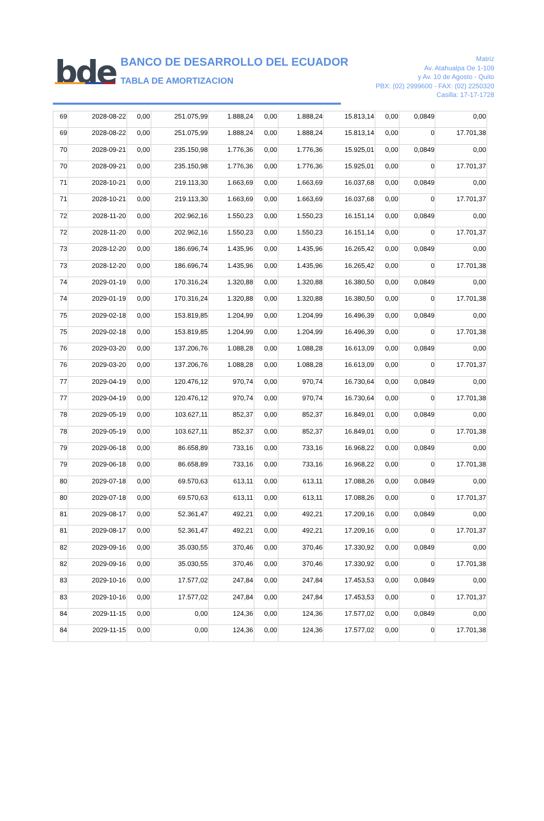bde
BANCO DE DESARROLLO DEL ECUADOR
TABLA DE AMORTIZACION
Matriz
Av. Atahualpa Oe 1-109
y Av. 10 de Agosto - Quito
PBX: (02) 2999600 - FAX: (02) 2250320
Casilla: 17-17-1728
| 69 | 2028-08-22 | 0,00 | 251.075,99 | 1.888,24 | 0,00 | 1.888,24 | 15.813,14 | 0,00 | 0,0849 | 0,00 |
| 69 | 2028-08-22 | 0,00 | 251.075,99 | 1.888,24 | 0,00 | 1.888,24 | 15.813,14 | 0,00 | 0 | 17.701,38 |
| 70 | 2028-09-21 | 0,00 | 235.150,98 | 1.776,36 | 0,00 | 1.776,36 | 15.925,01 | 0,00 | 0,0849 | 0,00 |
| 70 | 2028-09-21 | 0,00 | 235.150,98 | 1.776,36 | 0,00 | 1.776,36 | 15.925,01 | 0,00 | 0 | 17.701,37 |
| 71 | 2028-10-21 | 0,00 | 219.113,30 | 1.663,69 | 0,00 | 1.663,69 | 16.037,68 | 0,00 | 0,0849 | 0,00 |
| 71 | 2028-10-21 | 0,00 | 219.113,30 | 1.663,69 | 0,00 | 1.663,69 | 16.037,68 | 0,00 | 0 | 17.701,37 |
| 72 | 2028-11-20 | 0,00 | 202.962,16 | 1.550,23 | 0,00 | 1.550,23 | 16.151,14 | 0,00 | 0,0849 | 0,00 |
| 72 | 2028-11-20 | 0,00 | 202.962,16 | 1.550,23 | 0,00 | 1.550,23 | 16.151,14 | 0,00 | 0 | 17.701,37 |
| 73 | 2028-12-20 | 0,00 | 186.696,74 | 1.435,96 | 0,00 | 1.435,96 | 16.265,42 | 0,00 | 0,0849 | 0,00 |
| 73 | 2028-12-20 | 0,00 | 186.696,74 | 1.435,96 | 0,00 | 1.435,96 | 16.265,42 | 0,00 | 0 | 17.701,38 |
| 74 | 2029-01-19 | 0,00 | 170.316,24 | 1.320,88 | 0,00 | 1.320,88 | 16.380,50 | 0,00 | 0,0849 | 0,00 |
| 74 | 2029-01-19 | 0,00 | 170.316,24 | 1.320,88 | 0,00 | 1.320,88 | 16.380,50 | 0,00 | 0 | 17.701,38 |
| 75 | 2029-02-18 | 0,00 | 153.819,85 | 1.204,99 | 0,00 | 1.204,99 | 16.496,39 | 0,00 | 0,0849 | 0,00 |
| 75 | 2029-02-18 | 0,00 | 153.819,85 | 1.204,99 | 0,00 | 1.204,99 | 16.496,39 | 0,00 | 0 | 17.701,38 |
| 76 | 2029-03-20 | 0,00 | 137.206,76 | 1.088,28 | 0,00 | 1.088,28 | 16.613,09 | 0,00 | 0,0849 | 0,00 |
| 76 | 2029-03-20 | 0,00 | 137.206,76 | 1.088,28 | 0,00 | 1.088,28 | 16.613,09 | 0,00 | 0 | 17.701,37 |
| 77 | 2029-04-19 | 0,00 | 120.476,12 | 970,74 | 0,00 | 970,74 | 16.730,64 | 0,00 | 0,0849 | 0,00 |
| 77 | 2029-04-19 | 0,00 | 120.476,12 | 970,74 | 0,00 | 970,74 | 16.730,64 | 0,00 | 0 | 17.701,38 |
| 78 | 2029-05-19 | 0,00 | 103.627,11 | 852,37 | 0,00 | 852,37 | 16.849,01 | 0,00 | 0,0849 | 0,00 |
| 78 | 2029-05-19 | 0,00 | 103.627,11 | 852,37 | 0,00 | 852,37 | 16.849,01 | 0,00 | 0 | 17.701,38 |
| 79 | 2029-06-18 | 0,00 | 86.658,89 | 733,16 | 0,00 | 733,16 | 16.968,22 | 0,00 | 0,0849 | 0,00 |
| 79 | 2029-06-18 | 0,00 | 86.658,89 | 733,16 | 0,00 | 733,16 | 16.968,22 | 0,00 | 0 | 17.701,38 |
| 80 | 2029-07-18 | 0,00 | 69.570,63 | 613,11 | 0,00 | 613,11 | 17.088,26 | 0,00 | 0,0849 | 0,00 |
| 80 | 2029-07-18 | 0,00 | 69.570,63 | 613,11 | 0,00 | 613,11 | 17.088,26 | 0,00 | 0 | 17.701,37 |
| 81 | 2029-08-17 | 0,00 | 52.361,47 | 492,21 | 0,00 | 492,21 | 17.209,16 | 0,00 | 0,0849 | 0,00 |
| 81 | 2029-08-17 | 0,00 | 52.361,47 | 492,21 | 0,00 | 492,21 | 17.209,16 | 0,00 | 0 | 17.701,37 |
| 82 | 2029-09-16 | 0,00 | 35.030,55 | 370,46 | 0,00 | 370,46 | 17.330,92 | 0,00 | 0,0849 | 0,00 |
| 82 | 2029-09-16 | 0,00 | 35.030,55 | 370,46 | 0,00 | 370,46 | 17.330,92 | 0,00 | 0 | 17.701,38 |
| 83 | 2029-10-16 | 0,00 | 17.577,02 | 247,84 | 0,00 | 247,84 | 17.453,53 | 0,00 | 0,0849 | 0,00 |
| 83 | 2029-10-16 | 0,00 | 17.577,02 | 247,84 | 0,00 | 247,84 | 17.453,53 | 0,00 | 0 | 17.701,37 |
| 84 | 2029-11-15 | 0,00 | 0,00 | 124,36 | 0,00 | 124,36 | 17.577,02 | 0,00 | 0,0849 | 0,00 |
| 84 | 2029-11-15 | 0,00 | 0,00 | 124,36 | 0,00 | 124,36 | 17.577,02 | 0,00 | 0 | 17.701,38 |